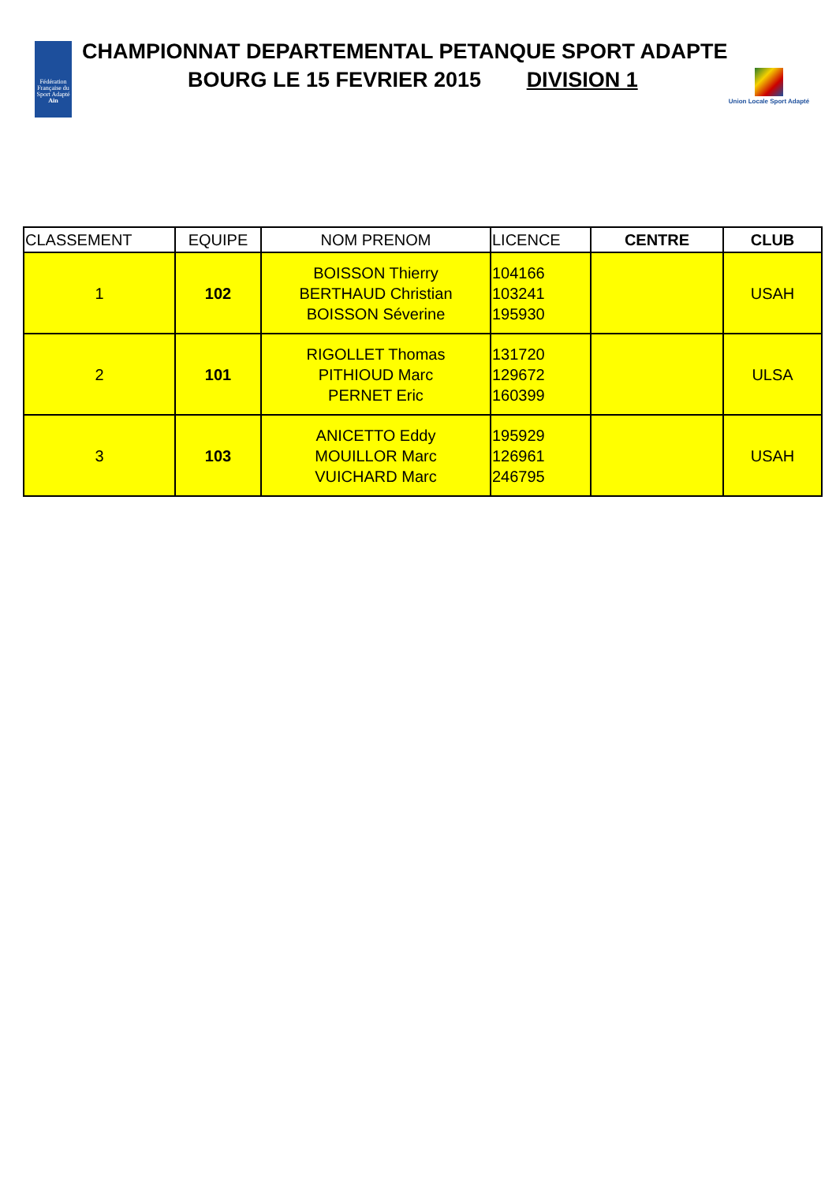Fédération Française du Sport Adapté Ain
CHAMPIONNAT DEPARTEMENTAL PETANQUE SPORT ADAPTE
BOURG LE 15 FEVRIER 2015 DIVISION 1
Union Locale Sport Adapté
| CLASSEMENT | EQUIPE | NOM PRENOM | LICENCE | CENTRE | CLUB |
| --- | --- | --- | --- | --- | --- |
| 1 | 102 | BOISSON Thierry BERTHAUD Christian BOISSON Séverine | 104166 103241 195930 | | USAH |
| 2 | 101 | RIGOLLET Thomas PITHIOUD Marc PERNET Eric | 131720 129672 160399 | | ULSA |
| 3 | 103 | ANICETTO Eddy MOUILLOR Marc VUICHARD Marc | 195929 126961 246795 | | USAH |